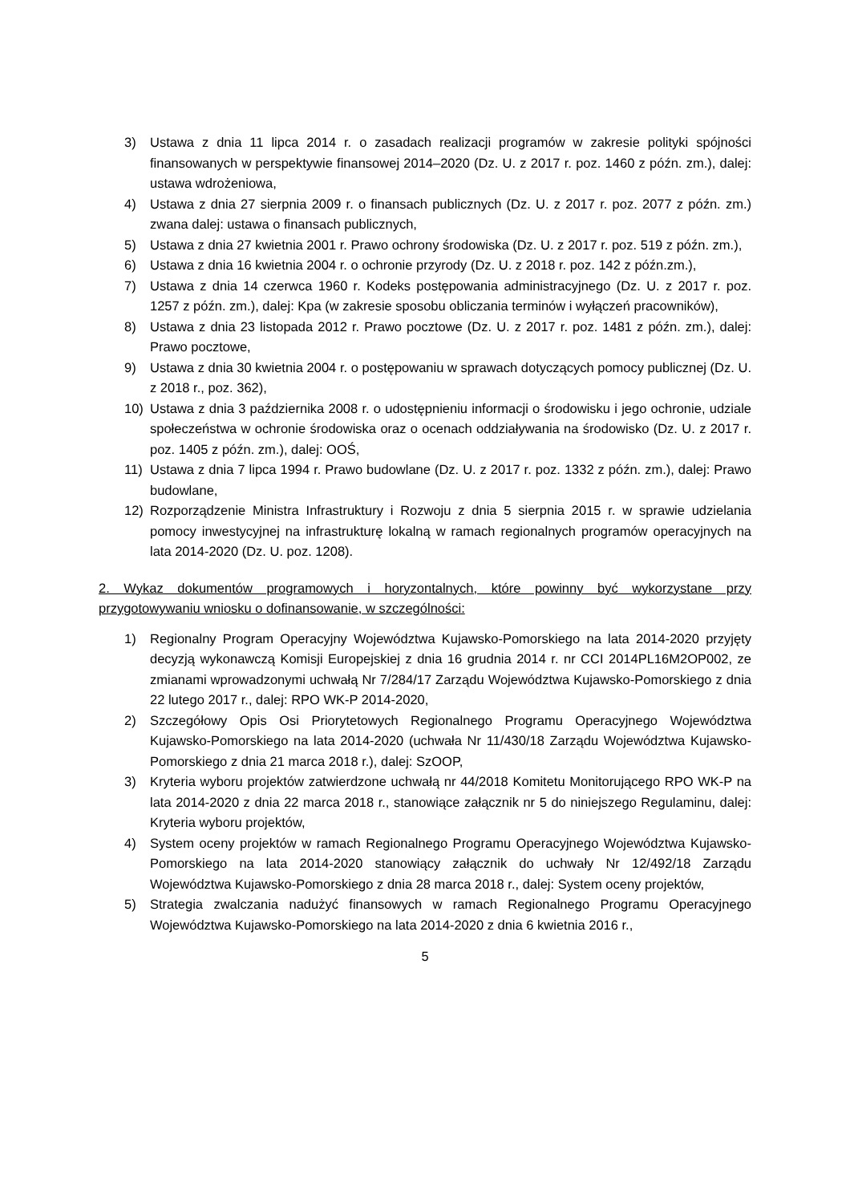3) Ustawa z dnia 11 lipca 2014 r. o zasadach realizacji programów w zakresie polityki spójności finansowanych w perspektywie finansowej 2014–2020 (Dz. U. z 2017 r. poz. 1460 z późn. zm.), dalej: ustawa wdrożeniowa,
4) Ustawa z dnia 27 sierpnia 2009 r. o finansach publicznych (Dz. U. z 2017 r. poz. 2077 z późn. zm.) zwana dalej: ustawa o finansach publicznych,
5) Ustawa z dnia 27 kwietnia 2001 r. Prawo ochrony środowiska (Dz. U. z 2017 r. poz. 519 z późn. zm.),
6) Ustawa z dnia 16 kwietnia 2004 r. o ochronie przyrody (Dz. U. z 2018 r. poz. 142 z późn.zm.),
7) Ustawa z dnia 14 czerwca 1960 r. Kodeks postępowania administracyjnego (Dz. U. z 2017 r. poz. 1257 z późn. zm.), dalej: Kpa (w zakresie sposobu obliczania terminów i wyłączeń pracowników),
8) Ustawa z dnia 23 listopada 2012 r. Prawo pocztowe (Dz. U. z 2017 r. poz. 1481 z późn. zm.), dalej: Prawo pocztowe,
9) Ustawa z dnia 30 kwietnia 2004 r. o postępowaniu w sprawach dotyczących pomocy publicznej (Dz. U. z 2018 r., poz. 362),
10) Ustawa z dnia 3 października 2008 r. o udostępnieniu informacji o środowisku i jego ochronie, udziale społeczeństwa w ochronie środowiska oraz o ocenach oddziaływania na środowisko (Dz. U. z 2017 r. poz. 1405 z późn. zm.), dalej: OOŚ,
11) Ustawa z dnia 7 lipca 1994 r. Prawo budowlane (Dz. U. z 2017 r. poz. 1332 z późn. zm.), dalej: Prawo budowlane,
12) Rozporządzenie Ministra Infrastruktury i Rozwoju z dnia 5 sierpnia 2015 r. w sprawie udzielania pomocy inwestycyjnej na infrastrukturę lokalną w ramach regionalnych programów operacyjnych na lata 2014-2020 (Dz. U. poz. 1208).
2. Wykaz dokumentów programowych i horyzontalnych, które powinny być wykorzystane przy przygotowywaniu wniosku o dofinansowanie, w szczególności:
1) Regionalny Program Operacyjny Województwa Kujawsko-Pomorskiego na lata 2014-2020 przyjęty decyzją wykonawczą Komisji Europejskiej z dnia 16 grudnia 2014 r. nr CCI 2014PL16M2OP002, ze zmianami wprowadzonymi uchwałą Nr 7/284/17 Zarządu Województwa Kujawsko-Pomorskiego z dnia 22 lutego 2017 r., dalej: RPO WK-P 2014-2020,
2) Szczegółowy Opis Osi Priorytetowych Regionalnego Programu Operacyjnego Województwa Kujawsko-Pomorskiego na lata 2014-2020 (uchwała Nr 11/430/18 Zarządu Województwa Kujawsko-Pomorskiego z dnia 21 marca 2018 r.), dalej: SzOOP,
3) Kryteria wyboru projektów zatwierdzone uchwałą nr 44/2018 Komitetu Monitorującego RPO WK-P na lata 2014-2020 z dnia 22 marca 2018 r., stanowiące załącznik nr 5 do niniejszego Regulaminu, dalej: Kryteria wyboru projektów,
4) System oceny projektów w ramach Regionalnego Programu Operacyjnego Województwa Kujawsko-Pomorskiego na lata 2014-2020 stanowiący załącznik do uchwały Nr 12/492/18 Zarządu Województwa Kujawsko-Pomorskiego z dnia 28 marca 2018 r., dalej: System oceny projektów,
5) Strategia zwalczania nadużyć finansowych w ramach Regionalnego Programu Operacyjnego Województwa Kujawsko-Pomorskiego na lata 2014-2020 z dnia 6 kwietnia 2016 r.,
5